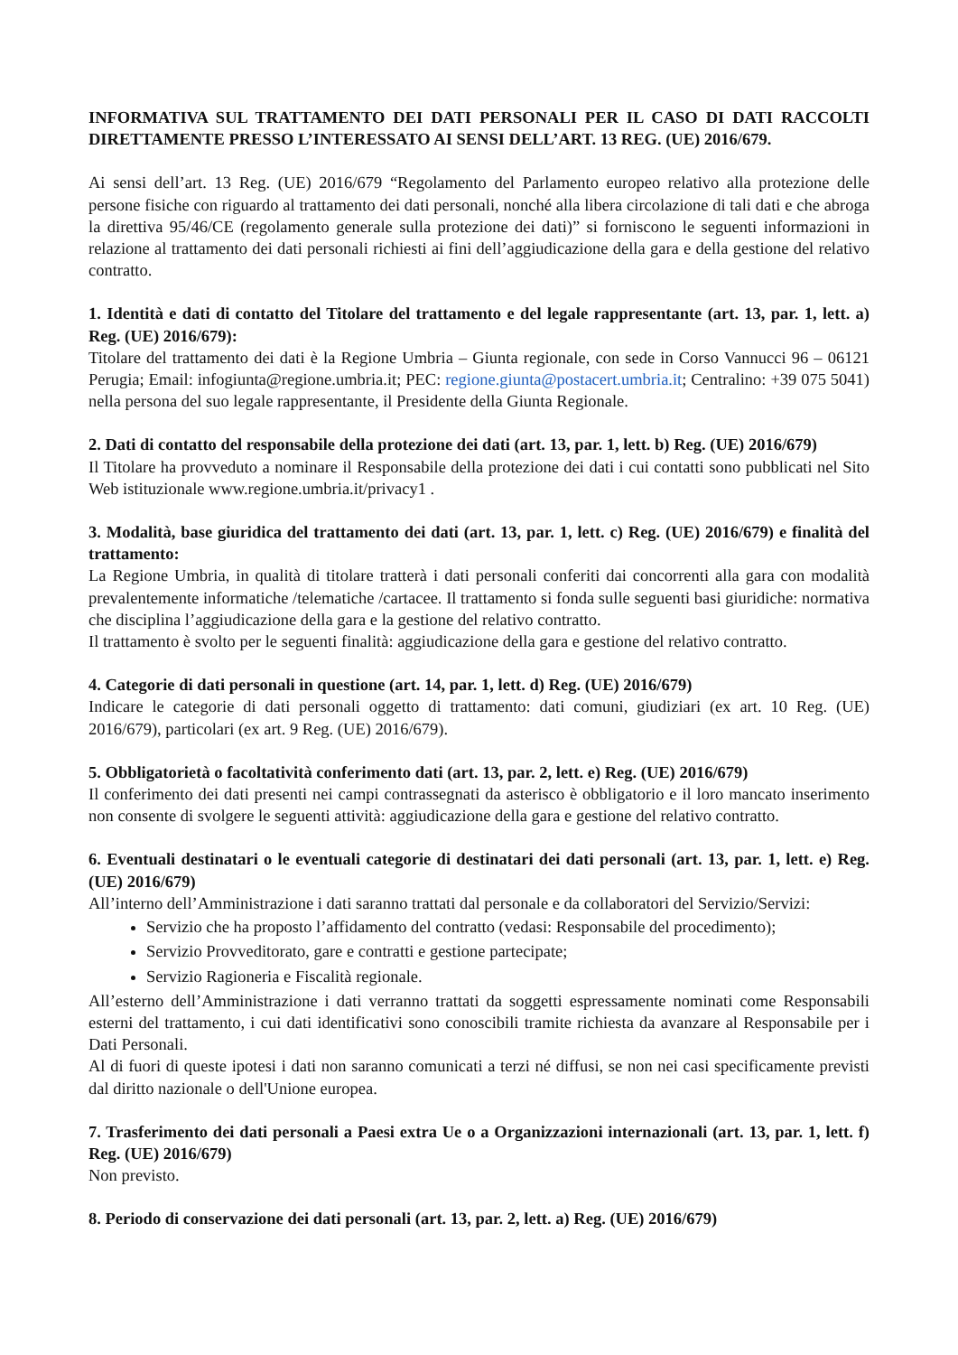INFORMATIVA SUL TRATTAMENTO DEI DATI PERSONALI PER IL CASO DI DATI RACCOLTI DIRETTAMENTE PRESSO L’INTERESSATO AI SENSI DELL’ART. 13 REG. (UE) 2016/679.
Ai sensi dell’art. 13 Reg. (UE) 2016/679 “Regolamento del Parlamento europeo relativo alla protezione delle persone fisiche con riguardo al trattamento dei dati personali, nonché alla libera circolazione di tali dati e che abroga la direttiva 95/46/CE (regolamento generale sulla protezione dei dati)” si forniscono le seguenti informazioni in relazione al trattamento dei dati personali richiesti ai fini dell’aggiudicazione della gara e della gestione del relativo contratto.
1. Identità e dati di contatto del Titolare del trattamento e del legale rappresentante (art. 13, par. 1, lett. a) Reg. (UE) 2016/679):
Titolare del trattamento dei dati è la Regione Umbria – Giunta regionale, con sede in Corso Vannucci 96 – 06121 Perugia; Email: infogiunta@regione.umbria.it; PEC: regione.giunta@postacert.umbria.it; Centralino: +39 075 5041) nella persona del suo legale rappresentante, il Presidente della Giunta Regionale.
2. Dati di contatto del responsabile della protezione dei dati (art. 13, par. 1, lett. b) Reg. (UE) 2016/679)
Il Titolare ha provveduto a nominare il Responsabile della protezione dei dati i cui contatti sono pubblicati nel Sito Web istituzionale www.regione.umbria.it/privacy1 .
3. Modalità, base giuridica del trattamento dei dati (art. 13, par. 1, lett. c) Reg. (UE) 2016/679) e finalità del trattamento:
La Regione Umbria, in qualità di titolare tratterà i dati personali conferiti dai concorrenti alla gara con modalità prevalentemente informatiche /telematiche /cartacee. Il trattamento si fonda sulle seguenti basi giuridiche: normativa che disciplina l’aggiudicazione della gara e la gestione del relativo contratto.
Il trattamento è svolto per le seguenti finalità: aggiudicazione della gara e gestione del relativo contratto.
4. Categorie di dati personali in questione (art. 14, par. 1, lett. d) Reg. (UE) 2016/679)
Indicare le categorie di dati personali oggetto di trattamento: dati comuni, giudiziari (ex art. 10 Reg. (UE) 2016/679), particolari (ex art. 9 Reg. (UE) 2016/679).
5. Obbligatorietà o facoltatività conferimento dati (art. 13, par. 2, lett. e) Reg. (UE) 2016/679)
Il conferimento dei dati presenti nei campi contrassegnati da asterisco è obbligatorio e il loro mancato inserimento non consente di svolgere le seguenti attività: aggiudicazione della gara e gestione del relativo contratto.
6. Eventuali destinatari o le eventuali categorie di destinatari dei dati personali (art. 13, par. 1, lett. e) Reg. (UE) 2016/679)
All’interno dell’Amministrazione i dati saranno trattati dal personale e da collaboratori del Servizio/Servizi:
Servizio che ha proposto l’affidamento del contratto (vedasi: Responsabile del procedimento);
Servizio Provveditorato, gare e contratti e gestione partecipate;
Servizio Ragioneria e Fiscalità regionale.
All’esterno dell’Amministrazione i dati verranno trattati da soggetti espressamente nominati come Responsabili esterni del trattamento, i cui dati identificativi sono conoscibili tramite richiesta da avanzare al Responsabile per i Dati Personali.
Al di fuori di queste ipotesi i dati non saranno comunicati a terzi né diffusi, se non nei casi specificamente previsti dal diritto nazionale o dell'Unione europea.
7. Trasferimento dei dati personali a Paesi extra Ue o a Organizzazioni internazionali (art. 13, par. 1, lett. f) Reg. (UE) 2016/679)
Non previsto.
8. Periodo di conservazione dei dati personali (art. 13, par. 2, lett. a) Reg. (UE) 2016/679)